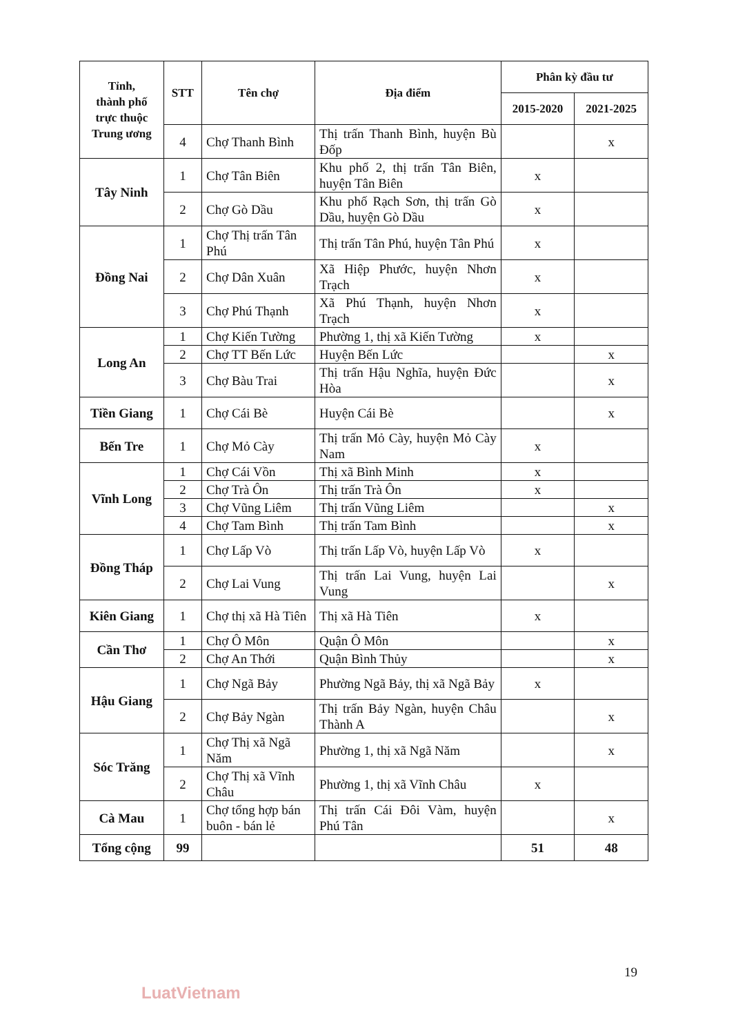| Tỉnh, thành phố trực thuộc Trung ương | STT | Tên chợ | Địa điểm | Phân kỳ đầu tư | |
| --- | --- | --- | --- | --- | --- |
| | | | | 2015-2020 | 2021-2025 |
| | 4 | Chợ Thanh Bình | Thị trấn Thanh Bình, huyện Bù Đốp | | x |
| Tây Ninh | 1 | Chợ Tân Biên | Khu phố 2, thị trấn Tân Biên, huyện Tân Biên | x | |
| | 2 | Chợ Gò Dầu | Khu phố Rạch Sơn, thị trấn Gò Dầu, huyện Gò Dầu | x | |
| Đồng Nai | 1 | Chợ Thị trấn Tân Phú | Thị trấn Tân Phú, huyện Tân Phú | x | |
| | 2 | Chợ Dân Xuân | Xã Hiệp Phước, huyện Nhơn Trạch | x | |
| | 3 | Chợ Phú Thạnh | Xã Phú Thạnh, huyện Nhơn Trạch | x | |
| Long An | 1 | Chợ Kiến Tường | Phường 1, thị xã Kiến Tường | x | |
| | 2 | Chợ TT Bến Lức | Huyện Bến Lức | | x |
| | 3 | Chợ Bàu Trai | Thị trấn Hậu Nghĩa, huyện Đức Hòa | | x |
| Tiền Giang | 1 | Chợ Cái Bè | Huyện Cái Bè | | x |
| Bến Tre | 1 | Chợ Mỏ Cày | Thị trấn Mỏ Cày, huyện Mỏ Cày Nam | x | |
| Vĩnh Long | 1 | Chợ Cái Vồn | Thị xã Bình Minh | x | |
| | 2 | Chợ Trà Ôn | Thị trấn Trà Ôn | x | |
| | 3 | Chợ Vũng Liêm | Thị trấn Vũng Liêm | | x |
| | 4 | Chợ Tam Bình | Thị trấn Tam Bình | | x |
| Đồng Tháp | 1 | Chợ Lấp Vò | Thị trấn Lấp Vò, huyện Lấp Vò | x | |
| | 2 | Chợ Lai Vung | Thị trấn Lai Vung, huyện Lai Vung | | x |
| Kiên Giang | 1 | Chợ thị xã Hà Tiên | Thị xã Hà Tiên | x | |
| Cần Thơ | 1 | Chợ Ô Môn | Quận Ô Môn | | x |
| | 2 | Chợ An Thới | Quận Bình Thủy | | x |
| Hậu Giang | 1 | Chợ Ngã Bảy | Phường Ngã Bảy, thị xã Ngã Bảy | x | |
| | 2 | Chợ Bảy Ngàn | Thị trấn Bảy Ngàn, huyện Châu Thành A | | x |
| Sóc Trăng | 1 | Chợ Thị xã Ngã Năm | Phường 1, thị xã Ngã Năm | | x |
| | 2 | Chợ Thị xã Vĩnh Châu | Phường 1, thị xã Vĩnh Châu | x | |
| Cà Mau | 1 | Chợ tổng hợp bán buôn - bán lẻ | Thị trấn Cái Đôi Vàm, huyện Phú Tân | | x |
| Tổng cộng | 99 | | | 51 | 48 |
19
LuatVietnam